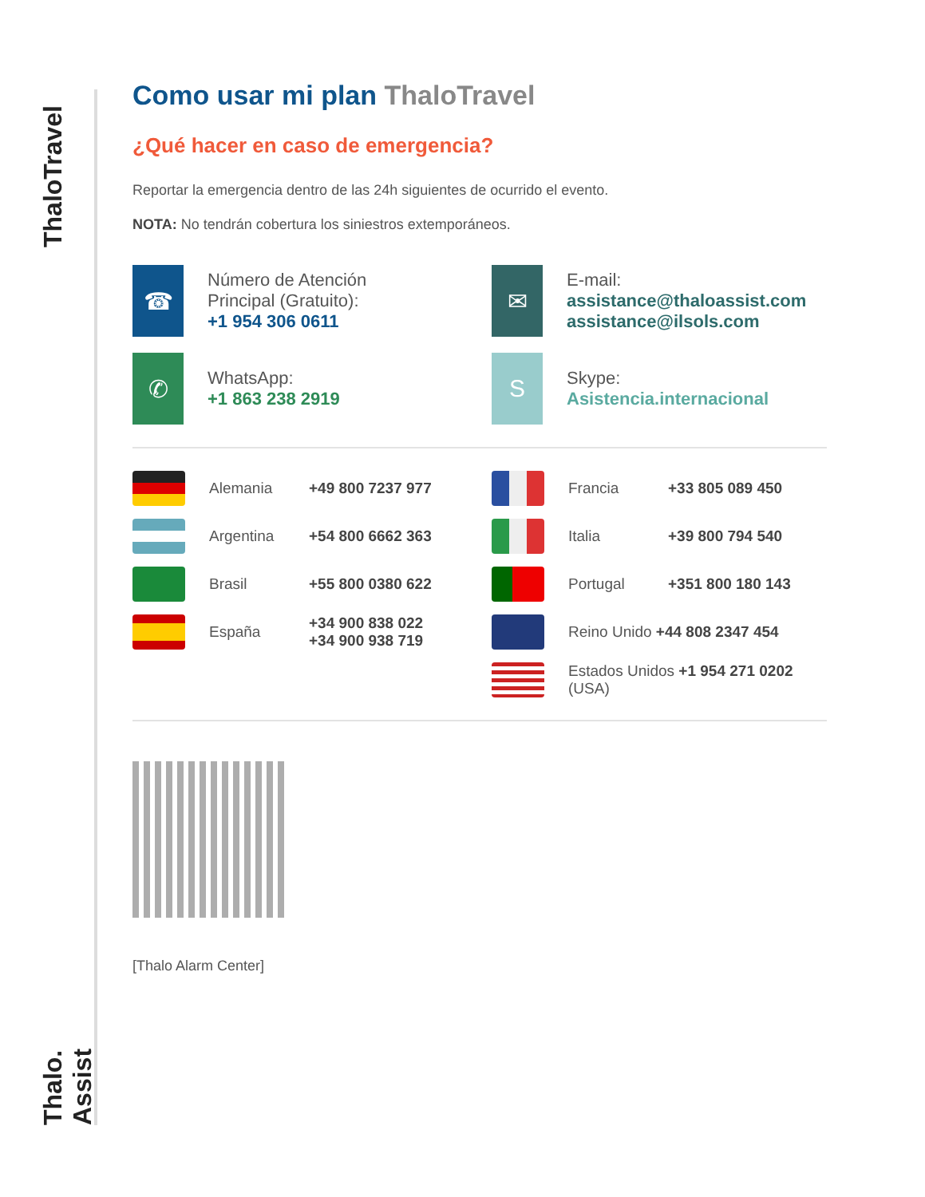ThaloTravel
Thalo. Assist
Como usar mi plan ThaloTravel
¿Qué hacer en caso de emergencia?
Reportar la emergencia dentro de las 24h siguientes de ocurrido el evento.
NOTA: No tendrán cobertura los siniestros extemporáneos.
☎
Número de Atención
Principal (Gratuito):
+1 954 306 0611
✉
E-mail:
assistance@thaloassist.com
assistance@ilsols.com
✆
WhatsApp:
+1 863 238 2919
S
Skype:
Asistencia.internacional
Alemania +49 800 7237 977
Francia +33 805 089 450
Argentina +54 800 6662 363
Italia +39 800 794 540
Brasil +55 800 0380 622
Portugal +351 800 180 143
España +34 900 838 022
+34 900 938 719
Reino Unido +44 808 2347 454
Estados Unidos +1 954 271 0202
(USA)
[Thalo Alarm Center]